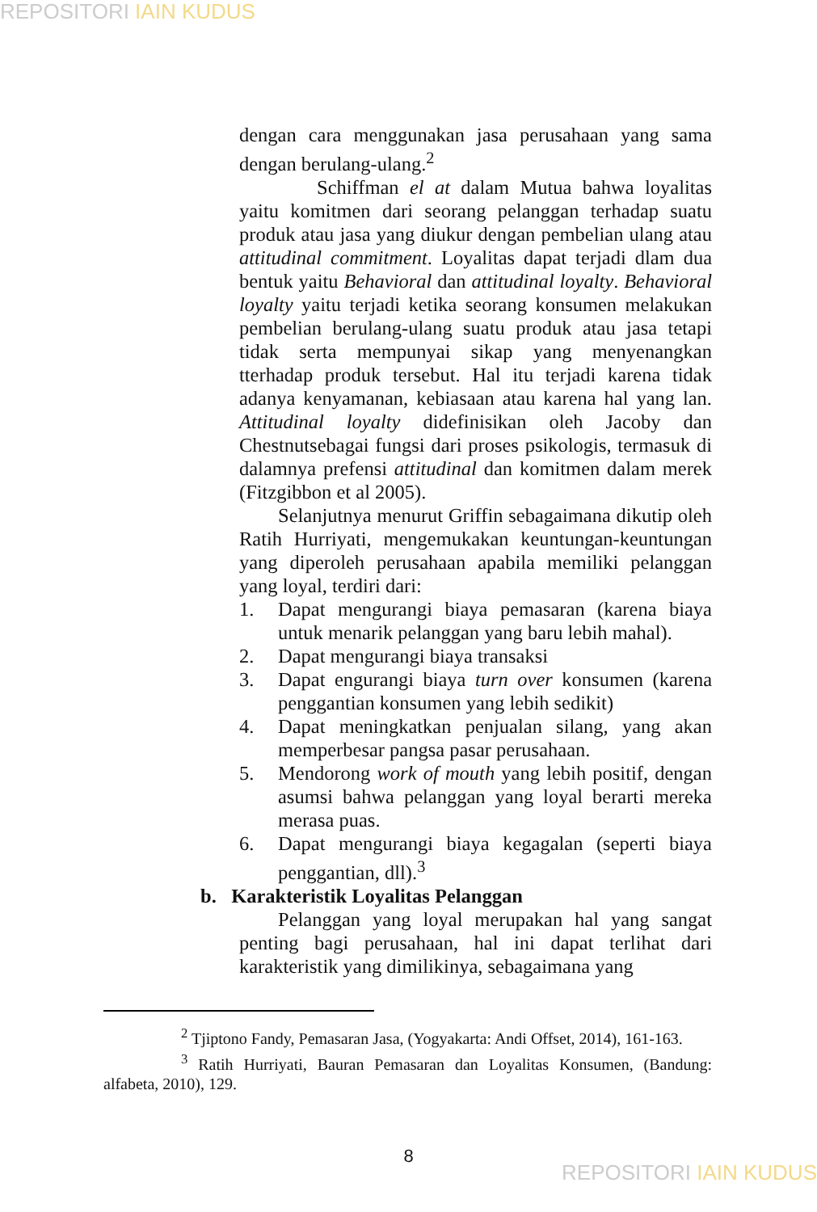REPOSITORI IAIN KUDUS
dengan cara menggunakan jasa perusahaan yang sama dengan berulang-ulang.<sup>2</sup>
Schiffman el at dalam Mutua bahwa loyalitas yaitu komitmen dari seorang pelanggan terhadap suatu produk atau jasa yang diukur dengan pembelian ulang atau attitudinal commitment. Loyalitas dapat terjadi dlam dua bentuk yaitu Behavioral dan attitudinal loyalty. Behavioral loyalty yaitu terjadi ketika seorang konsumen melakukan pembelian berulang-ulang suatu produk atau jasa tetapi tidak serta mempunyai sikap yang menyenangkan tterhadap produk tersebut. Hal itu terjadi karena tidak adanya kenyamanan, kebiasaan atau karena hal yang lan. Attitudinal loyalty didefinisikan oleh Jacoby dan Chestnutsebagai fungsi dari proses psikologis, termasuk di dalamnya prefensi attitudinal dan komitmen dalam merek (Fitzgibbon et al 2005).
Selanjutnya menurut Griffin sebagaimana dikutip oleh Ratih Hurriyati, mengemukakan keuntungan-keuntungan yang diperoleh perusahaan apabila memiliki pelanggan yang loyal, terdiri dari:
1. Dapat mengurangi biaya pemasaran (karena biaya untuk menarik pelanggan yang baru lebih mahal).
2. Dapat mengurangi biaya transaksi
3. Dapat engurangi biaya turn over konsumen (karena penggantian konsumen yang lebih sedikit)
4. Dapat meningkatkan penjualan silang, yang akan memperbesar pangsa pasar perusahaan.
5. Mendorong work of mouth yang lebih positif, dengan asumsi bahwa pelanggan yang loyal berarti mereka merasa puas.
6. Dapat mengurangi biaya kegagalan (seperti biaya penggantian, dll).<sup>3</sup>
b. Karakteristik Loyalitas Pelanggan
Pelanggan yang loyal merupakan hal yang sangat penting bagi perusahaan, hal ini dapat terlihat dari karakteristik yang dimilikinya, sebagaimana yang
<sup>2</sup> Tjiptono Fandy, Pemasaran Jasa, (Yogyakarta: Andi Offset, 2014), 161-163.
<sup>3</sup> Ratih Hurriyati, Bauran Pemasaran dan Loyalitas Konsumen, (Bandung: alfabeta, 2010), 129.
8
REPOSITORI IAIN KUDUS